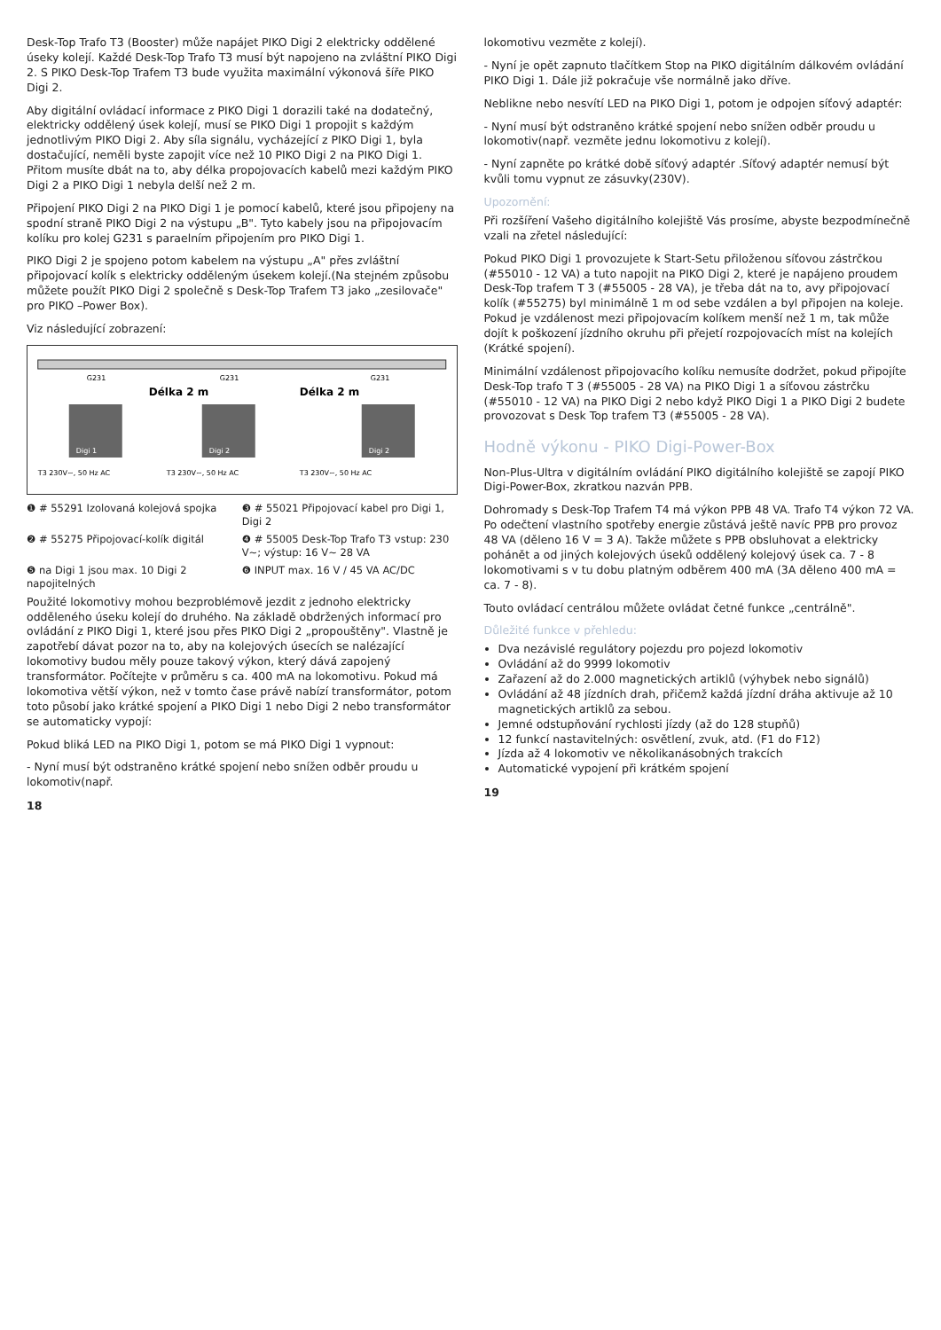Desk-Top Trafo T3 (Booster) může napájet PIKO Digi 2 elektricky oddělené úseky kolejí. Každé Desk-Top Trafo T3 musí být napojeno na zvláštní PIKO Digi 2. S PIKO Desk-Top Trafem T3 bude využita maximální výkonová šíře PIKO Digi 2.
Aby digitální ovládací informace z PIKO Digi 1 dorazili také na dodatečný, elektricky oddělený úsek kolejí, musí se PIKO Digi 1 propojit s každým jednotlivým PIKO Digi 2. Aby síla signálu, vycházející z PIKO Digi 1, byla dostačující, neměli byste zapojit více než 10 PIKO Digi 2 na PIKO Digi 1. Přitom musíte dbát na to, aby délka propojovacích kabelů mezi každým PIKO Digi 2 a PIKO Digi 1 nebyla delší než 2 m.
Připojení PIKO Digi 2 na PIKO Digi 1 je pomocí kabelů, které jsou připojeny na spodní straně PIKO Digi 2 na výstupu „B". Tyto kabely jsou na připojovacím kolíku pro kolej G231 s paraelním připojením pro PIKO Digi 1.
PIKO Digi 2 je spojeno potom kabelem na výstupu „A" přes zvláštní připojovací kolík s elektricky odděleným úsekem kolejí.(Na stejném způsobu můžete použít PIKO Digi 2 společně s Desk-Top Trafem T3 jako „zesilovače" pro PIKO –Power Box).
Viz následující zobrazení:
Digi 1
Digi 2
Digi 2
Délka 2 m
Délka 2 m
T3 230V~, 50 Hz AC
T3 230V~, 50 Hz AC
T3 230V~, 50 Hz AC
G231
G231
G231
❶ # 55291 Izolovaná kolejová spojka
❸ # 55021 Připojovací kabel pro Digi 1, Digi 2
❷ # 55275 Připojovací-kolík digitál
❹ # 55005 Desk-Top Trafo T3 vstup: 230 V~; výstup: 16 V~ 28 VA
❺ na Digi 1 jsou max. 10 Digi 2 napojitelných
❻ INPUT max. 16 V / 45 VA AC/DC
Použité lokomotivy mohou bezproblémově jezdit z jednoho elektricky odděleného úseku kolejí do druhého. Na základě obdržených informací pro ovládání z PIKO Digi 1, které jsou přes PIKO Digi 2 „propouštěny". Vlastně je zapotřebí dávat pozor na to, aby na kolejových úsecích se nalézající lokomotivy budou měly pouze takový výkon, který dává zapojený transformátor. Počítejte v průměru s ca. 400 mA na lokomotivu. Pokud má lokomotiva větší výkon, než v tomto čase právě nabízí transformátor, potom toto působí jako krátké spojení a PIKO Digi 1 nebo Digi 2 nebo transformátor se automaticky vypojí:
Pokud bliká LED na PIKO Digi 1, potom se má PIKO Digi 1 vypnout:
- Nyní musí být odstraněno krátké spojení nebo snížen odběr proudu u lokomotiv(např.
18
lokomotivu vezměte z kolejí).
- Nyní je opět zapnuto tlačítkem Stop na PIKO digitálním dálkovém ovládání PIKO Digi 1. Dále již pokračuje vše normálně jako dříve.
Neblikne nebo nesvítí LED na PIKO Digi 1, potom je odpojen síťový adaptér:
- Nyní musí být odstraněno krátké spojení nebo snížen odběr proudu u lokomotiv(např. vezměte jednu lokomotivu z kolejí).
- Nyní zapněte po krátké době síťový adaptér .Síťový adaptér nemusí být kvůli tomu vypnut ze zásuvky(230V).
Upozornění:
Při rozšíření Vašeho digitálního kolejiště Vás prosíme, abyste bezpodmínečně vzali na zřetel následující:
Pokud PIKO Digi 1 provozujete k Start-Setu přiloženou síťovou zástrčkou (#55010 - 12 VA) a tuto napojit na PIKO Digi 2, které je napájeno proudem Desk-Top trafem T 3 (#55005 - 28 VA), je třeba dát na to, avy připojovací kolík (#55275) byl minimálně 1 m od sebe vzdálen a byl připojen na koleje. Pokud je vzdálenost mezi připojovacím kolíkem menší než 1 m, tak může dojít k poškození jízdního okruhu při přejetí rozpojovacích míst na kolejích (Krátké spojení).
Minimální vzdálenost připojovacího kolíku nemusíte dodržet, pokud připojíte Desk-Top trafo T 3 (#55005 - 28 VA) na PIKO Digi 1 a síťovou zástrčku (#55010 - 12 VA) na PIKO Digi 2 nebo když PIKO Digi 1 a PIKO Digi 2 budete provozovat s Desk Top trafem T3 (#55005 - 28 VA).
Hodně výkonu - PIKO Digi-Power-Box
Non-Plus-Ultra v digitálním ovládání PIKO digitálního kolejiště se zapojí PIKO Digi-Power-Box, zkratkou nazván PPB.
Dohromady s Desk-Top Trafem T4 má výkon PPB 48 VA. Trafo T4 výkon 72 VA. Po odečtení vlastního spotřeby energie zůstává ještě navíc PPB pro provoz 48 VA (děleno 16 V = 3 A). Takže můžete s PPB obsluhovat a elektricky pohánět a od jiných kolejových úseků oddělený kolejový úsek ca. 7 - 8 lokomotivami s v tu dobu platným odběrem 400 mA (3A děleno 400 mA = ca. 7 - 8).
Touto ovládací centrálou můžete ovládat četné funkce „centrálně".
Důležité funkce v přehledu:
Dva nezávislé regulátory pojezdu pro pojezd lokomotiv
Ovládání až do 9999 lokomotiv
Zařazení až do 2.000 magnetických artiklů (výhybek nebo signálů)
Ovládání až 48 jízdních drah, přičemž každá jízdní dráha aktivuje až 10 magnetických artiklů za sebou.
Jemné odstupňování rychlosti jízdy (až do 128 stupňů)
12 funkcí nastavitelných: osvětlení, zvuk, atd. (F1 do F12)
Jízda až 4 lokomotiv ve několikanásobných trakcích
Automatické vypojení při krátkém spojení
19